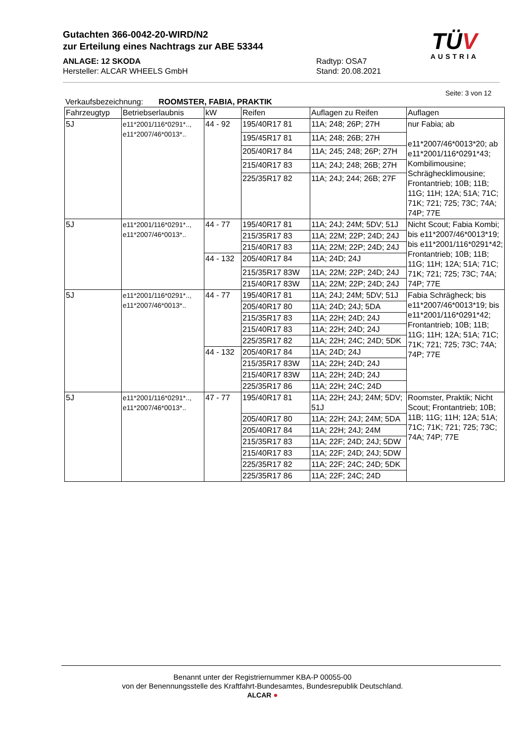Gutachten 366-0042-20-WIRD/N2
zur Erteilung eines Nachtrags zur ABE 53344
ANLAGE: 12 SKODA
Hersteller: ALCAR WHEELS GmbH
Radtyp: OSA7
Stand: 20.08.2021
TÜV
AUSTRIA
Seite: 3 von 12
Verkaufsbezeichnung: ROOMSTER, FABIA, PRAKTIK
| Fahrzeugtyp | Betriebserlaubnis | kW | Reifen | Auflagen zu Reifen | Auflagen |
| --- | --- | --- | --- | --- | --- |
| 5J | e11*2001/116*0291*.., e11*2007/46*0013*.. | 44 - 92 | 195/40R17 81 | 11A; 248; 26P; 27H | nur Fabia; ab e11*2007/46*0013*20; ab e11*2001/116*0291*43; Kombilimousine; Schräghecklimousine; Frontantrieb; 10B; 11B; 11G; 11H; 12A; 51A; 71C; 71K; 721; 725; 73C; 74A; 74P; 77E |
| | | | 195/45R17 81 | 11A; 248; 26B; 27H | |
| | | | 205/40R17 84 | 11A; 245; 248; 26P; 27H | |
| | | | 215/40R17 83 | 11A; 24J; 248; 26B; 27H | |
| | | | 225/35R17 82 | 11A; 24J; 244; 26B; 27F | |
| 5J | e11*2001/116*0291*.., e11*2007/46*0013*.. | 44 - 77 | 195/40R17 81 | 11A; 24J; 24M; 5DV; 51J | Nicht Scout; Fabia Kombi; bis e11*2007/46*0013*19; bis e11*2001/116*0291*42; Frontantrieb; 10B; 11B; 11G; 11H; 12A; 51A; 71C; 71K; 721; 725; 73C; 74A; 74P; 77E |
| | | | 215/35R17 83 | 11A; 22M; 22P; 24D; 24J | |
| | | | 215/40R17 83 | 11A; 22M; 22P; 24D; 24J | |
| | | 44 - 132 | 205/40R17 84 | 11A; 24D; 24J | |
| | | | 215/35R17 83W | 11A; 22M; 22P; 24D; 24J | |
| | | | 215/40R17 83W | 11A; 22M; 22P; 24D; 24J | |
| 5J | e11*2001/116*0291*.., e11*2007/46*0013*.. | 44 - 77 | 195/40R17 81 | 11A; 24J; 24M; 5DV; 51J | Fabia Schrägheck; bis e11*2007/46*0013*19; bis e11*2001/116*0291*42; Frontantrieb; 10B; 11B; 11G; 11H; 12A; 51A; 71C; 71K; 721; 725; 73C; 74A; 74P; 77E |
| | | | 205/40R17 80 | 11A; 24D; 24J; 5DA | |
| | | | 215/35R17 83 | 11A; 22H; 24D; 24J | |
| | | | 215/40R17 83 | 11A; 22H; 24D; 24J | |
| | | | 225/35R17 82 | 11A; 22H; 24C; 24D; 5DK | |
| | | 44 - 132 | 205/40R17 84 | 11A; 24D; 24J | |
| | | | 215/35R17 83W | 11A; 22H; 24D; 24J | |
| | | | 215/40R17 83W | 11A; 22H; 24D; 24J | |
| | | | 225/35R17 86 | 11A; 22H; 24C; 24D | |
| 5J | e11*2001/116*0291*.., e11*2007/46*0013*.. | 47 - 77 | 195/40R17 81 | 11A; 22H; 24J; 24M; 5DV; 51J | Roomster, Praktik; Nicht Scout; Frontantrieb; 10B; 11B; 11G; 11H; 12A; 51A; 71C; 71K; 721; 725; 73C; 74A; 74P; 77E |
| | | | 205/40R17 80 | 11A; 22H; 24J; 24M; 5DA | |
| | | | 205/40R17 84 | 11A; 22H; 24J; 24M | |
| | | | 215/35R17 83 | 11A; 22F; 24D; 24J; 5DW | |
| | | | 215/40R17 83 | 11A; 22F; 24D; 24J; 5DW | |
| | | | 225/35R17 82 | 11A; 22F; 24C; 24D; 5DK | |
| | | | 225/35R17 86 | 11A; 22F; 24C; 24D | |
Benannt unter der Registriernummer KBA-P 00055-00
von der Benennungsstelle des Kraftfahrt-Bundesamtes, Bundesrepublik Deutschland.
ALCAR ●